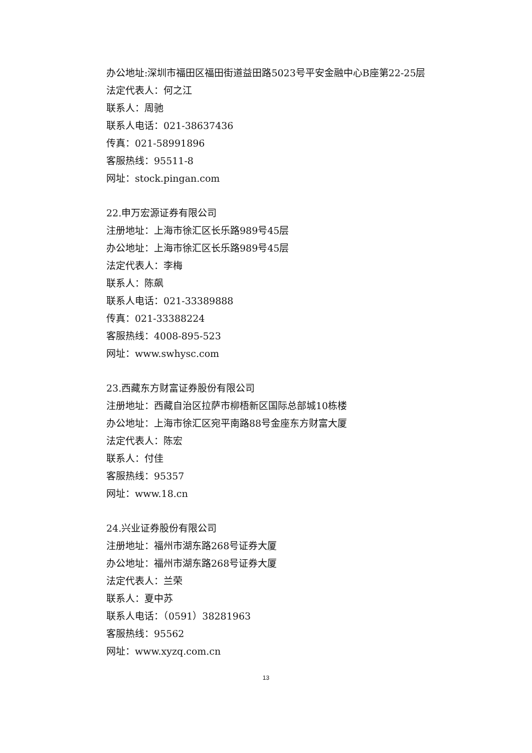办公地址:深圳市福田区福田街道益田路5023号平安金融中心B座第22-25层
法定代表人：何之江
联系人：周驰
联系人电话：021-38637436
传真：021-58991896
客服热线：95511-8
网址：stock.pingan.com
22.申万宏源证券有限公司
注册地址：上海市徐汇区长乐路989号45层
办公地址：上海市徐汇区长乐路989号45层
法定代表人：李梅
联系人：陈飙
联系人电话：021-33389888
传真：021-33388224
客服热线：4008-895-523
网址：www.swhysc.com
23.西藏东方财富证券股份有限公司
注册地址：西藏自治区拉萨市柳梧新区国际总部城10栋楼
办公地址：上海市徐汇区宛平南路88号金座东方财富大厦
法定代表人：陈宏
联系人：付佳
客服热线：95357
网址：www.18.cn
24.兴业证券股份有限公司
注册地址：福州市湖东路268号证券大厦
办公地址：福州市湖东路268号证券大厦
法定代表人：兰荣
联系人：夏中苏
联系人电话：（0591）38281963
客服热线：95562
网址：www.xyzq.com.cn
13